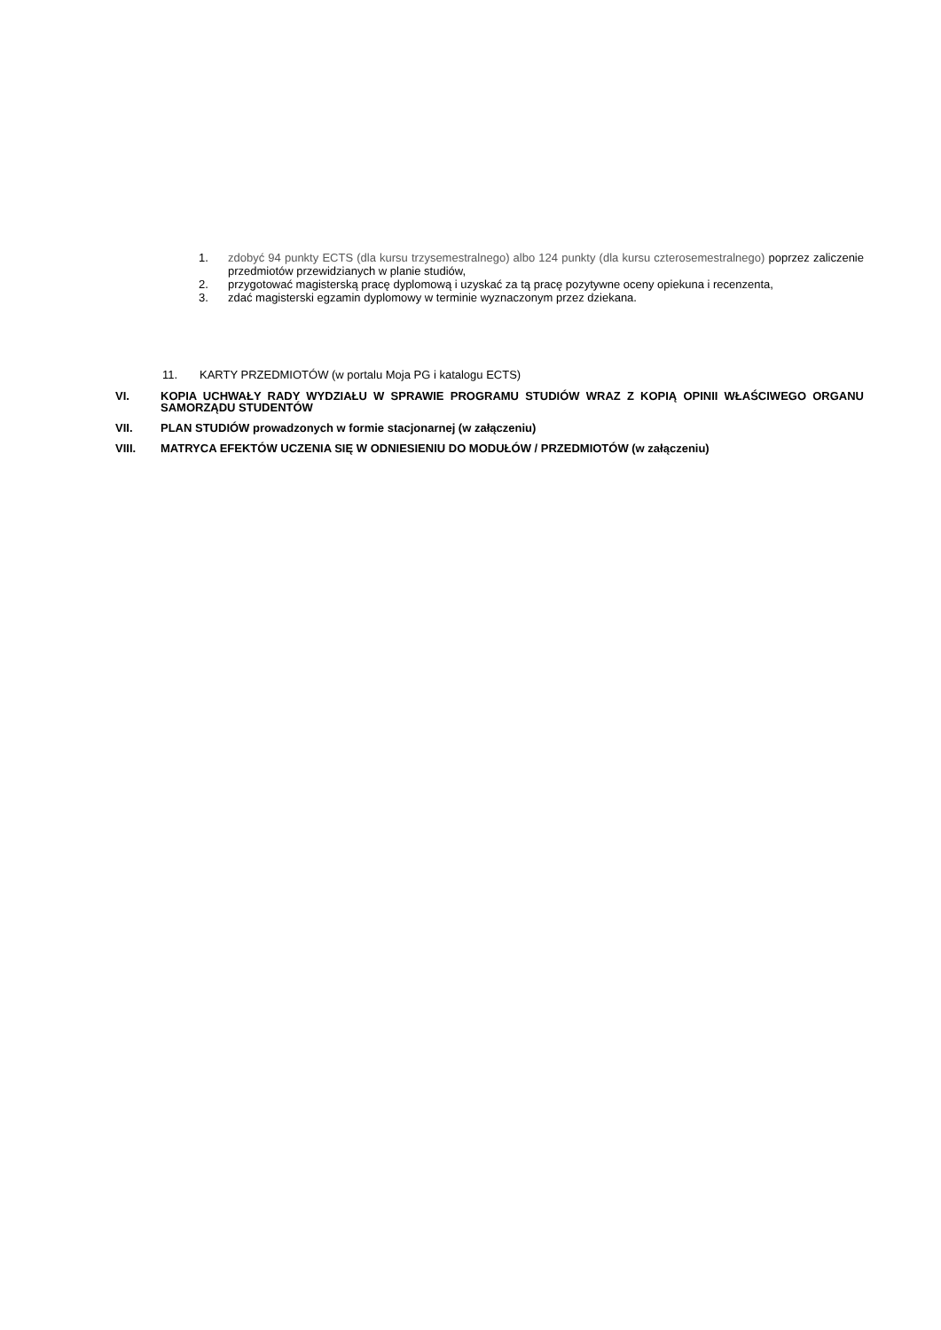1. zdobyć 94 punkty ECTS (dla kursu trzysemestralnego) albo 124 punkty (dla kursu czterosemestralnego) poprzez zaliczenie przedmiotów przewidzianych w planie studiów,
2. przygotować magisterską pracę dyplomową i uzyskać za tą pracę pozytywne oceny opiekuna i recenzenta,
3. zdać magisterski egzamin dyplomowy w terminie wyznaczonym przez dziekana.
11. KARTY PRZEDMIOTÓW (w portalu Moja PG i katalogu ECTS)
VI. KOPIA UCHWAŁY RADY WYDZIAŁU W SPRAWIE PROGRAMU STUDIÓW WRAZ Z KOPIĄ OPINII WŁAŚCIWEGO ORGANU SAMORZĄDU STUDENTÓW
VII. PLAN STUDIÓW prowadzonych w formie stacjonarnej (w załączeniu)
VIII. MATRYCA EFEKTÓW UCZENIA SIĘ W ODNIESIENIU DO MODUŁÓW / PRZEDMIOTÓW (w załączeniu)